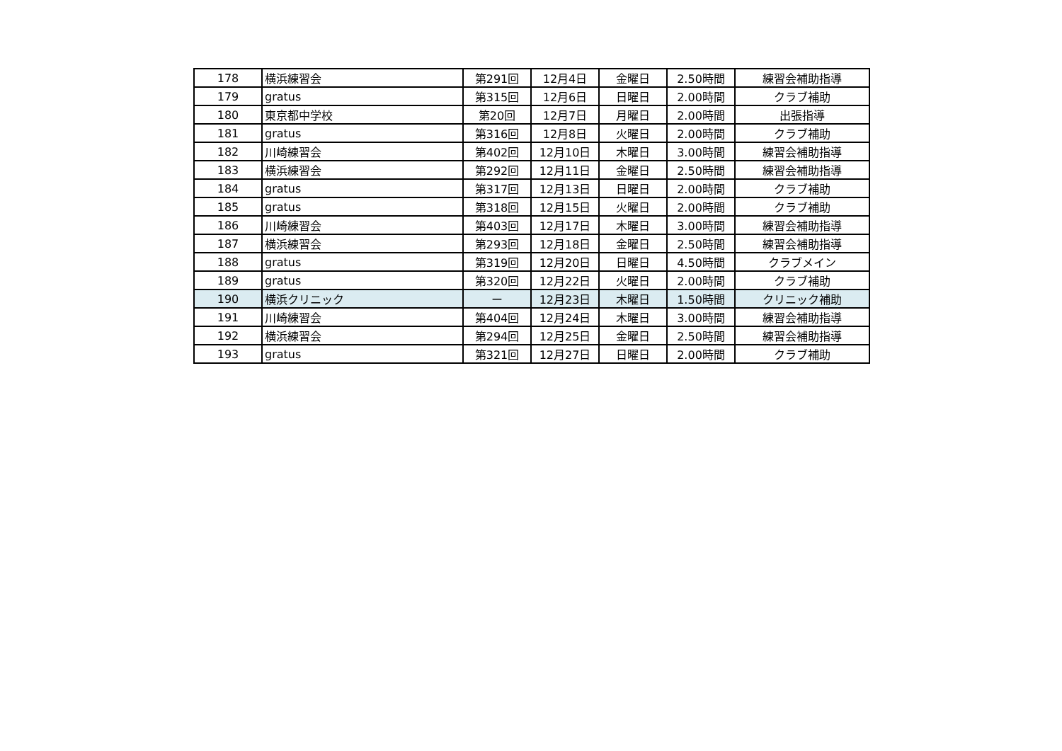| 178 | 横浜練習会 | 第291回 | 12月4日 | 金曜日 | 2.50時間 | 練習会補助指導 |
| 179 | gratus | 第315回 | 12月6日 | 日曜日 | 2.00時間 | クラブ補助 |
| 180 | 東京都中学校 | 第20回 | 12月7日 | 月曜日 | 2.00時間 | 出張指導 |
| 181 | gratus | 第316回 | 12月8日 | 火曜日 | 2.00時間 | クラブ補助 |
| 182 | 川崎練習会 | 第402回 | 12月10日 | 木曜日 | 3.00時間 | 練習会補助指導 |
| 183 | 横浜練習会 | 第292回 | 12月11日 | 金曜日 | 2.50時間 | 練習会補助指導 |
| 184 | gratus | 第317回 | 12月13日 | 日曜日 | 2.00時間 | クラブ補助 |
| 185 | gratus | 第318回 | 12月15日 | 火曜日 | 2.00時間 | クラブ補助 |
| 186 | 川崎練習会 | 第403回 | 12月17日 | 木曜日 | 3.00時間 | 練習会補助指導 |
| 187 | 横浜練習会 | 第293回 | 12月18日 | 金曜日 | 2.50時間 | 練習会補助指導 |
| 188 | gratus | 第319回 | 12月20日 | 日曜日 | 4.50時間 | クラブメイン |
| 189 | gratus | 第320回 | 12月22日 | 火曜日 | 2.00時間 | クラブ補助 |
| 190 | 横浜クリニック | ー | 12月23日 | 木曜日 | 1.50時間 | クリニック補助 |
| 191 | 川崎練習会 | 第404回 | 12月24日 | 木曜日 | 3.00時間 | 練習会補助指導 |
| 192 | 横浜練習会 | 第294回 | 12月25日 | 金曜日 | 2.50時間 | 練習会補助指導 |
| 193 | gratus | 第321回 | 12月27日 | 日曜日 | 2.00時間 | クラブ補助 |